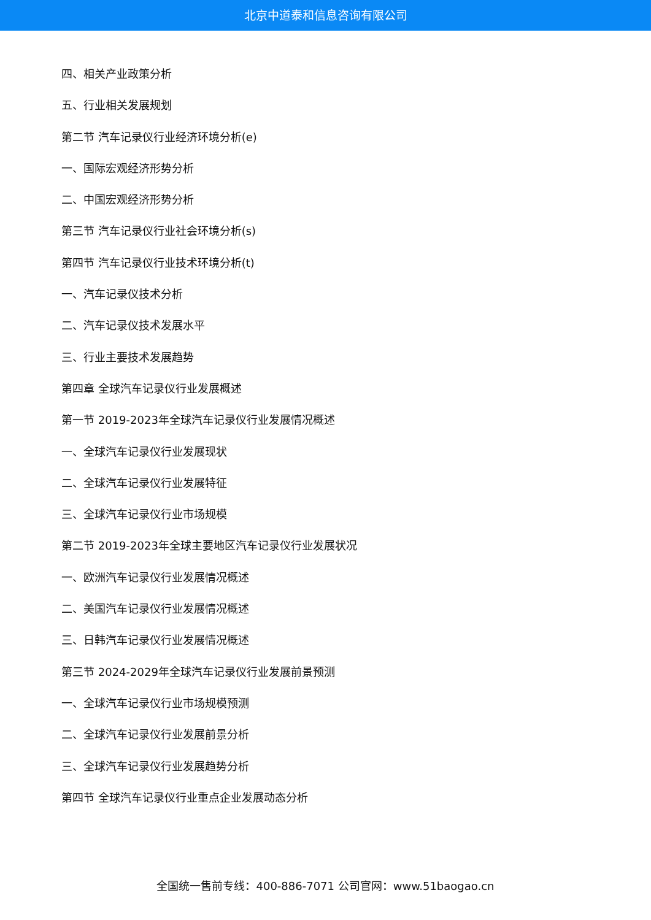北京中道泰和信息咨询有限公司
四、相关产业政策分析
五、行业相关发展规划
第二节 汽车记录仪行业经济环境分析(e)
一、国际宏观经济形势分析
二、中国宏观经济形势分析
第三节 汽车记录仪行业社会环境分析(s)
第四节 汽车记录仪行业技术环境分析(t)
一、汽车记录仪技术分析
二、汽车记录仪技术发展水平
三、行业主要技术发展趋势
第四章 全球汽车记录仪行业发展概述
第一节 2019-2023年全球汽车记录仪行业发展情况概述
一、全球汽车记录仪行业发展现状
二、全球汽车记录仪行业发展特征
三、全球汽车记录仪行业市场规模
第二节 2019-2023年全球主要地区汽车记录仪行业发展状况
一、欧洲汽车记录仪行业发展情况概述
二、美国汽车记录仪行业发展情况概述
三、日韩汽车记录仪行业发展情况概述
第三节 2024-2029年全球汽车记录仪行业发展前景预测
一、全球汽车记录仪行业市场规模预测
二、全球汽车记录仪行业发展前景分析
三、全球汽车记录仪行业发展趋势分析
第四节 全球汽车记录仪行业重点企业发展动态分析
全国统一售前专线：400-886-7071 公司官网：www.51baogao.cn